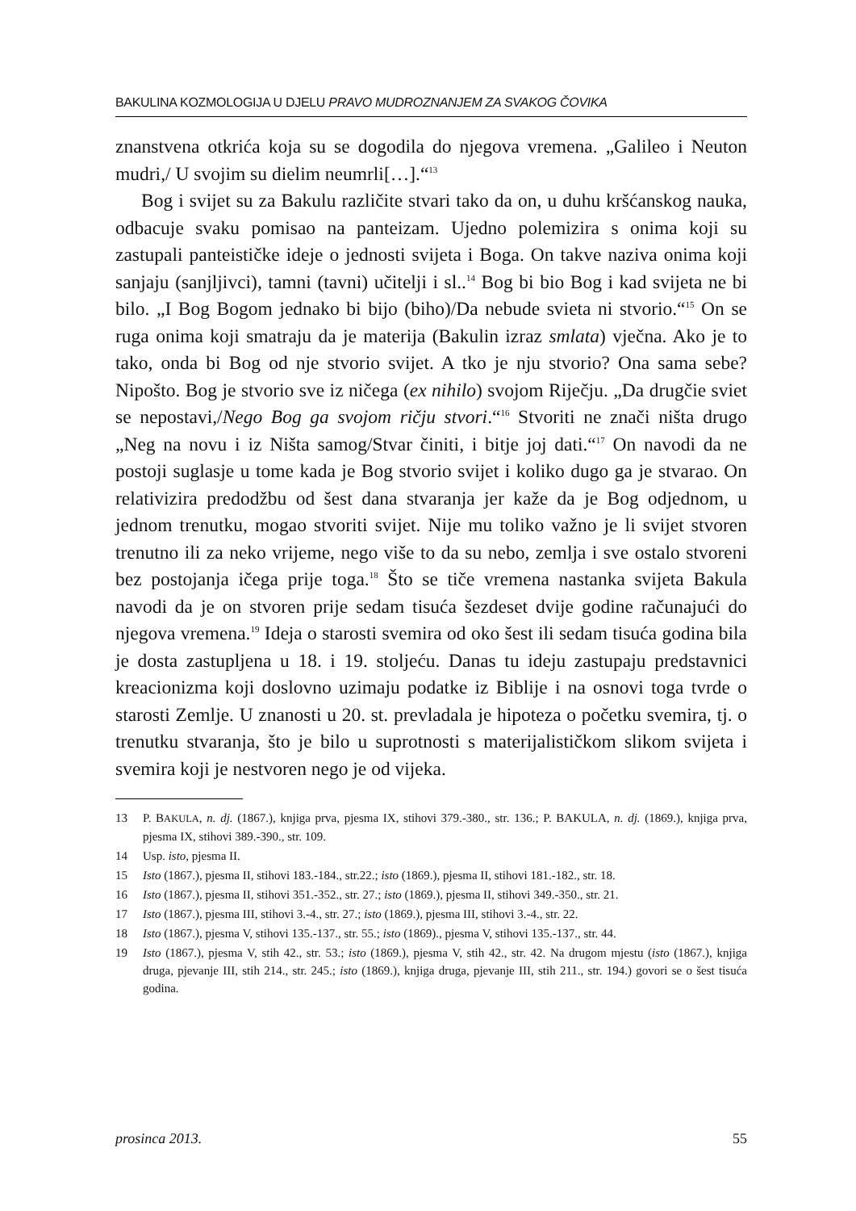BAKULINA KOZMOLOGIJA U DJELU PRAVO MUDROZNANJEM ZA SVAKOG ČOVIKA
znanstvena otkrića koja su se dogodila do njegova vremena. „Galileo i Neuton mudri,/ U svojim su dielim neumrli[…].“<sup>13</sup>
Bog i svijet su za Bakulu različite stvari tako da on, u duhu kršćanskog nauka, odbacuje svaku pomisao na panteizam. Ujedno polemizira s onima koji su zastupali panteističke ideje o jednosti svijeta i Boga. On takve naziva onima koji sanjaju (sanjljivci), tamni (tavni) učitelji i sl..<sup>14</sup> Bog bi bio Bog i kad svijeta ne bi bilo. „I Bog Bogom jednako bi bijo (biho)/Da nebude svieta ni stvorio.“<sup>15</sup> On se ruga onima koji smatraju da je materija (Bakulin izraz smlata) vječna. Ako je to tako, onda bi Bog od nje stvorio svijet. A tko je nju stvorio? Ona sama sebe? Nipošto. Bog je stvorio sve iz ničega (ex nihilo) svojom Riječju. „Da drugčie sviet se nepostavi,/Nego Bog ga svojom ričju stvori.“<sup>16</sup> Stvoriti ne znači ništa drugo „Neg na novu i iz Ništa samog/Stvar činiti, i bitje joj dati.“<sup>17</sup> On navodi da ne postoji suglasje u tome kada je Bog stvorio svijet i koliko dugo ga je stvarao. On relativizira predodžbu od šest dana stvaranja jer kaže da je Bog odjednom, u jednom trenutku, mogao stvoriti svijet. Nije mu toliko važno je li svijet stvoren trenutno ili za neko vrijeme, nego više to da su nebo, zemlja i sve ostalo stvoreni bez postojanja ičega prije toga.<sup>18</sup> Što se tiče vremena nastanka svijeta Bakula navodi da je on stvoren prije sedam tisuća šezdeset dvije godine računajući do njegova vremena.<sup>19</sup> Ideja o starosti svemira od oko šest ili sedam tisuća godina bila je dosta zastupljena u 18. i 19. stoljeću. Danas tu ideju zastupaju predstavnici kreacionizma koji doslovno uzimaju podatke iz Biblije i na osnovi toga tvrde o starosti Zemlje. U znanosti u 20. st. prevladala je hipoteza o početku svemira, tj. o trenutku stvaranja, što je bilo u suprotnosti s materijalističkom slikom svijeta i svemira koji je nestvoren nego je od vijeka.
13 P. BAKULA, n. dj. (1867.), knjiga prva, pjesma IX, stihovi 379.-380., str. 136.; P. BAKULA, n. dj. (1869.), knjiga prva, pjesma IX, stihovi 389.-390., str. 109.
14 Usp. isto, pjesma II.
15 Isto (1867.), pjesma II, stihovi 183.-184., str.22.; isto (1869.), pjesma II, stihovi 181.-182., str. 18.
16 Isto (1867.), pjesma II, stihovi 351.-352., str. 27.; isto (1869.), pjesma II, stihovi 349.-350., str. 21.
17 Isto (1867.), pjesma III, stihovi 3.-4., str. 27.; isto (1869.), pjesma III, stihovi 3.-4., str. 22.
18 Isto (1867.), pjesma V, stihovi 135.-137., str. 55.; isto (1869)., pjesma V, stihovi 135.-137., str. 44.
19 Isto (1867.), pjesma V, stih 42., str. 53.; isto (1869.), pjesma V, stih 42., str. 42. Na drugom mjestu (isto (1867.), knjiga druga, pjevanje III, stih 214., str. 245.; isto (1869.), knjiga druga, pjevanje III, stih 211., str. 194.) govori se o šest tisuća godina.
prosinca 2013. 55